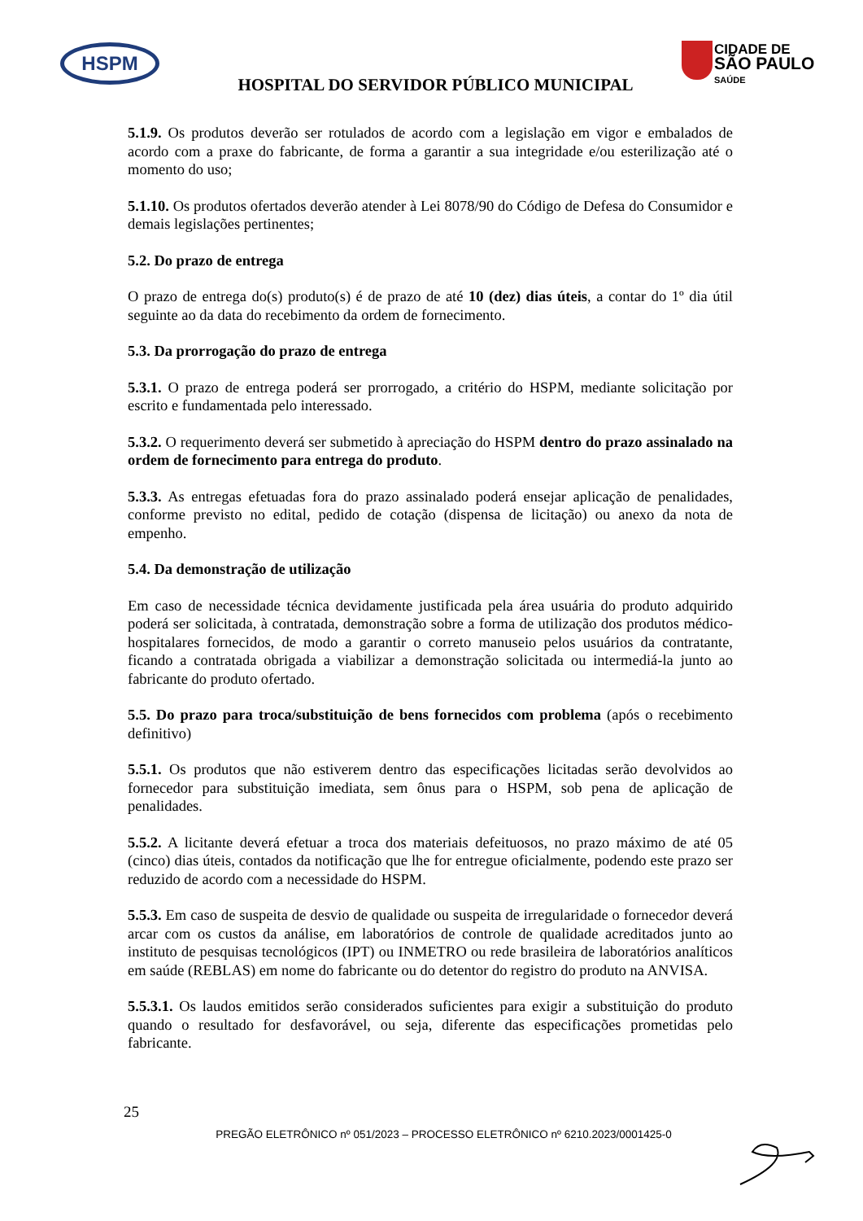HSPM
CIDADE DE
SÃO PAULO
SAÚDE
HOSPITAL DO SERVIDOR PÚBLICO MUNICIPAL
5.1.9. Os produtos deverão ser rotulados de acordo com a legislação em vigor e embalados de acordo com a praxe do fabricante, de forma a garantir a sua integridade e/ou esterilização até o momento do uso;
5.1.10. Os produtos ofertados deverão atender à Lei 8078/90 do Código de Defesa do Consumidor e demais legislações pertinentes;
5.2. Do prazo de entrega
O prazo de entrega do(s) produto(s) é de prazo de até 10 (dez) dias úteis, a contar do 1º dia útil seguinte ao da data do recebimento da ordem de fornecimento.
5.3. Da prorrogação do prazo de entrega
5.3.1. O prazo de entrega poderá ser prorrogado, a critério do HSPM, mediante solicitação por escrito e fundamentada pelo interessado.
5.3.2. O requerimento deverá ser submetido à apreciação do HSPM dentro do prazo assinalado na ordem de fornecimento para entrega do produto.
5.3.3. As entregas efetuadas fora do prazo assinalado poderá ensejar aplicação de penalidades, conforme previsto no edital, pedido de cotação (dispensa de licitação) ou anexo da nota de empenho.
5.4. Da demonstração de utilização
Em caso de necessidade técnica devidamente justificada pela área usuária do produto adquirido poderá ser solicitada, à contratada, demonstração sobre a forma de utilização dos produtos médico-hospitalares fornecidos, de modo a garantir o correto manuseio pelos usuários da contratante, ficando a contratada obrigada a viabilizar a demonstração solicitada ou intermediá-la junto ao fabricante do produto ofertado.
5.5. Do prazo para troca/substituição de bens fornecidos com problema (após o recebimento definitivo)
5.5.1. Os produtos que não estiverem dentro das especificações licitadas serão devolvidos ao fornecedor para substituição imediata, sem ônus para o HSPM, sob pena de aplicação de penalidades.
5.5.2. A licitante deverá efetuar a troca dos materiais defeituosos, no prazo máximo de até 05 (cinco) dias úteis, contados da notificação que lhe for entregue oficialmente, podendo este prazo ser reduzido de acordo com a necessidade do HSPM.
5.5.3. Em caso de suspeita de desvio de qualidade ou suspeita de irregularidade o fornecedor deverá arcar com os custos da análise, em laboratórios de controle de qualidade acreditados junto ao instituto de pesquisas tecnológicos (IPT) ou INMETRO ou rede brasileira de laboratórios analíticos em saúde (REBLAS) em nome do fabricante ou do detentor do registro do produto na ANVISA.
5.5.3.1. Os laudos emitidos serão considerados suficientes para exigir a substituição do produto quando o resultado for desfavorável, ou seja, diferente das especificações prometidas pelo fabricante.
25
PREGÃO ELETRÔNICO nº 051/2023 – PROCESSO ELETRÔNICO nº 6210.2023/0001425-0